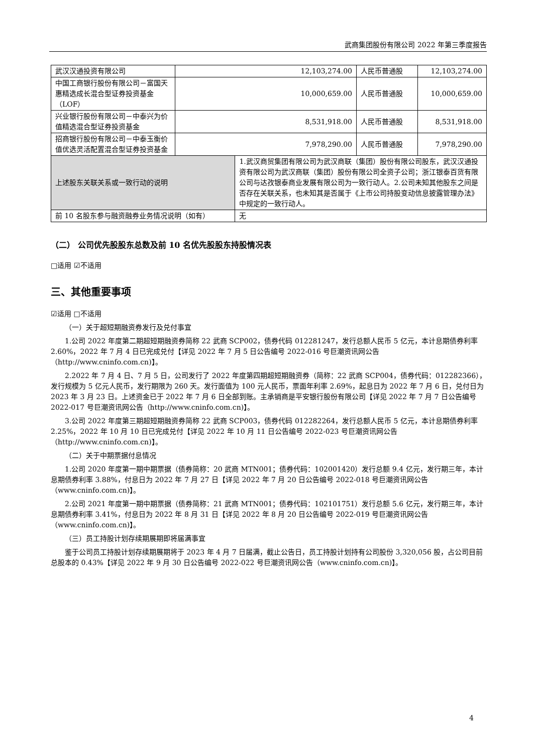武商集团股份有限公司 2022 年第三季度报告
| 武汉汉通投资有限公司 | 12,103,274.00 | | 人民币普通股 | 12,103,274.00 |
| 中国工商银行股份有限公司－富国天惠精选成长混合型证券投资基金（LOF） | 10,000,659.00 | | 人民币普通股 | 10,000,659.00 |
| 兴业银行股份有限公司－中泰兴为价值精选混合型证券投资基金 | 8,531,918.00 | | 人民币普通股 | 8,531,918.00 |
| 招商银行股份有限公司－中泰玉衡价值优选灵活配置混合型证券投资基金 | 7,978,290.00 | | 人民币普通股 | 7,978,290.00 |
| 上述股东关联关系或一致行动的说明 | | 1.武汉商贸集团有限公司为武汉商联（集团）股份有限公司股东，武汉汉通投资有限公司为武汉商联（集团）股份有限公司全资子公司；浙江银泰百货有限公司与达孜银泰商业发展有限公司为一致行动人。2.公司未知其他股东之间是否存在关联关系，也未知其是否属于《上市公司持股变动信息披露管理办法》中规定的一致行动人。 | | |
| 前 10 名股东参与融资融券业务情况说明（如有） | | 无 | | |
（二） 公司优先股股东总数及前 10 名优先股股东持股情况表
□适用 ☑不适用
三、其他重要事项
☑适用 □不适用
（一）关于超短期融资券发行及兑付事宜
1.公司 2022 年度第二期超短期融资券简称 22 武商 SCP002，债券代码 012281247，发行总额人民币 5 亿元，本计息期债券利率 2.60%，2022 年 7 月 4 日已完成兑付【详见 2022 年 7 月 5 日公告编号 2022-016 号巨潮资讯网公告（http://www.cninfo.com.cn)】。
2.2022 年 7 月 4 日、7 月 5 日，公司发行了 2022 年度第四期超短期融资券（简称：22 武商 SCP004，债券代码：012282366），发行规模为 5 亿元人民币，发行期限为 260 天。发行面值为 100 元人民币，票面年利率 2.69%，起息日为 2022 年 7 月 6 日，兑付日为 2023 年 3 月 23 日。上述资金已于 2022 年 7 月 6 日全部到账。主承销商是平安银行股份有限公司【详见 2022 年 7 月 7 日公告编号 2022-017 号巨潮资讯网公告（http://www.cninfo.com.cn)】。
3.公司 2022 年度第三期超短期融资券简称 22 武商 SCP003，债券代码 012282264，发行总额人民币 5 亿元，本计息期债券利率 2.25%，2022 年 10 月 10 日已完成兑付【详见 2022 年 10 月 11 日公告编号 2022-023 号巨潮资讯网公告（http://www.cninfo.com.cn)】。
（二）关于中期票据付息情况
1.公司 2020 年度第一期中期票据（债券简称：20 武商 MTN001；债券代码：102001420）发行总额 9.4 亿元，发行期三年，本计息期债券利率 3.88%，付息日为 2022 年 7 月 27 日【详见 2022 年 7 月 20 日公告编号 2022-018 号巨潮资讯网公告（www.cninfo.com.cn)】。
2.公司 2021 年度第一期中期票据（债券简称：21 武商 MTN001；债券代码：102101751）发行总额 5.6 亿元，发行期三年，本计息期债券利率 3.41%，付息日为 2022 年 8 月 31 日【详见 2022 年 8 月 20 日公告编号 2022-019 号巨潮资讯网公告（www.cninfo.com.cn)】。
（三）员工持股计划存续期展期即将届满事宜
鉴于公司员工持股计划存续期展期将于 2023 年 4 月 7 日届满，截止公告日，员工持股计划持有公司股份 3,320,056 股，占公司目前总股本的 0.43%【详见 2022 年 9 月 30 日公告编号 2022-022 号巨潮资讯网公告（www.cninfo.com.cn)】。
4